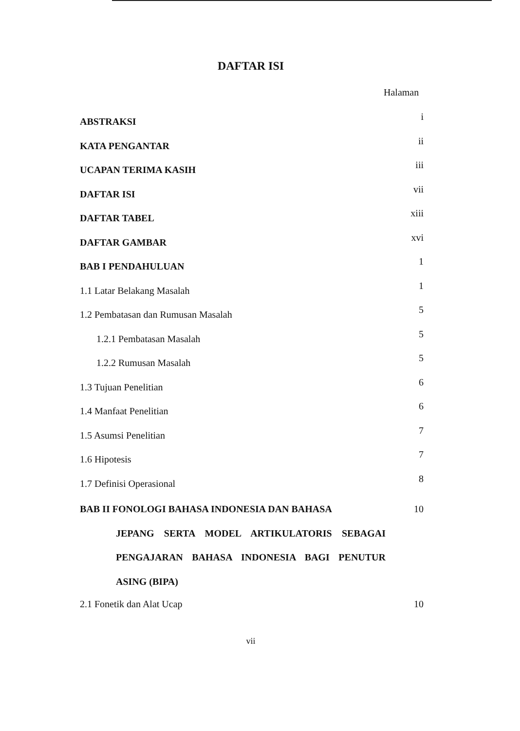DAFTAR ISI
Halaman
ABSTRAKSI i
KATA PENGANTAR ii
UCAPAN TERIMA KASIH iii
DAFTAR ISI vii
DAFTAR TABEL xiii
DAFTAR GAMBAR xvi
BAB I PENDAHULUAN 1
1.1 Latar Belakang Masalah 1
1.2 Pembatasan dan Rumusan Masalah 5
1.2.1 Pembatasan Masalah 5
1.2.2 Rumusan Masalah 5
1.3 Tujuan Penelitian 6
1.4 Manfaat Penelitian 6
1.5 Asumsi Penelitian 7
1.6 Hipotesis 7
1.7 Definisi Operasional 8
BAB II FONOLOGI BAHASA INDONESIA DAN BAHASA
JEPANG SERTA MODEL ARTIKULATORIS SEBAGAI PENGAJARAN BAHASA INDONESIA BAGI PENUTUR ASING (BIPA)
10
2.1 Fonetik dan Alat Ucap 10
vii